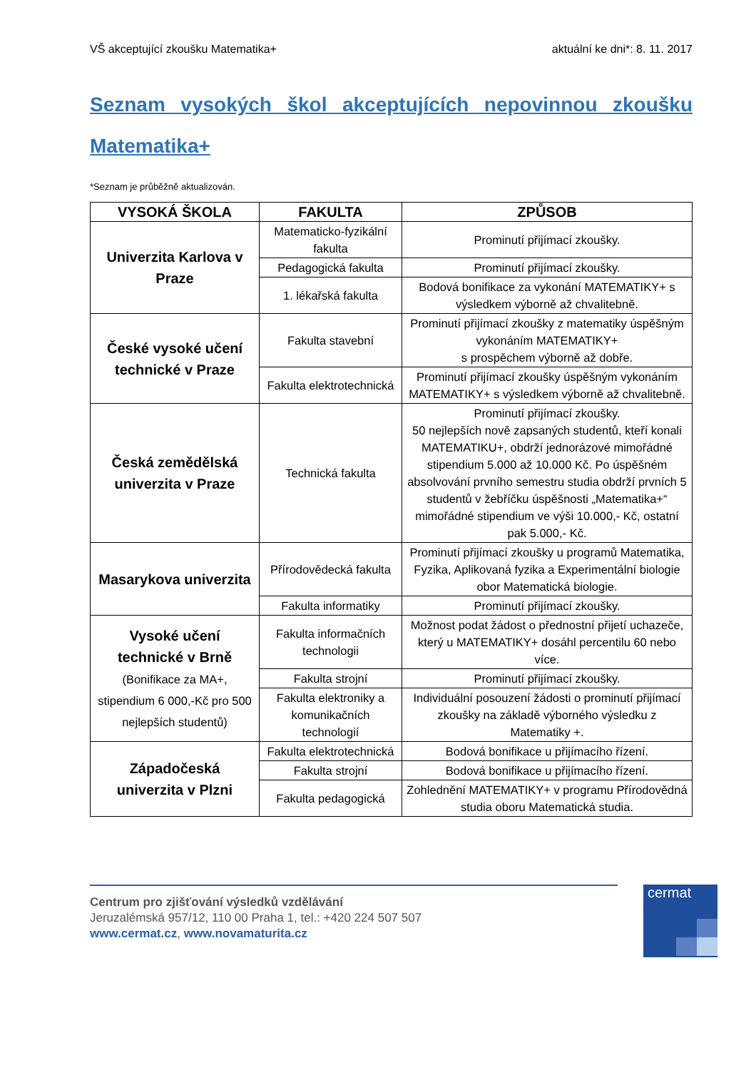VŠ akceptující zkoušku Matematika+ aktuální ke dni*: 8. 11. 2017
Seznam vysokých škol akceptujících nepovinnou zkoušku Matematika+
*Seznam je průběžně aktualizován.
| VYSOKÁ ŠKOLA | FAKULTA | ZPŮSOB |
| --- | --- | --- |
| Univerzita Karlova v Praze | Matematicko-fyzikální fakulta | Prominutí přijímací zkoušky. |
| | Pedagogická fakulta | Prominutí přijímací zkoušky. |
| | 1. lékařská fakulta | Bodová bonifikace za vykonání MATEMATIKY+ s výsledkem výborně až chvalitebně. |
| České vysoké učení technické v Praze | Fakulta stavební | Prominutí přijímací zkoušky z matematiky úspěšným vykonáním MATEMATIKY+ s prospěchem výborně až dobře. |
| | Fakulta elektrotechnická | Prominutí přijímací zkoušky úspěšným vykonáním MATEMATIKY+ s výsledkem výborně až chvalitebně. |
| Česká zemědělská univerzita v Praze | Technická fakulta | Prominutí přijímací zkoušky. 50 nejlepších nově zapsaných studentů, kteří konali MATEMATIKU+, obdrží jednorázové mimořádné stipendium 5.000 až 10.000 Kč. Po úspěšném absolvování prvního semestru studia obdrží prvních 5 studentů v žebříčku úspěšnosti „Matematika+“ mimořádné stipendium ve výši 10.000,- Kč, ostatní pak 5.000,- Kč. |
| Masarykova univerzita | Přírodovědecká fakulta | Prominutí přijímací zkoušky u programů Matematika, Fyzika, Aplikovaná fyzika a Experimentální biologie obor Matematická biologie. |
| | Fakulta informatiky | Prominutí přijímací zkoušky. |
| Vysoké učení technické v Brně (Bonifikace za MA+, stipendium 6 000,-Kč pro 500 nejlepších studentů) | Fakulta informačních technologii | Možnost podat žádost o přednostní přijetí uchazeče, který u MATEMATIKY+ dosáhl percentilu 60 nebo více. |
| | Fakulta strojní | Prominutí přijímací zkoušky. |
| | Fakulta elektroniky a komunikačních technologií | Individuální posouzení žádosti o prominutí přijímací zkoušky na základě výborného výsledku z Matematiky +. |
| Západočeská univerzita v Plzni | Fakulta elektrotechnická | Bodová bonifikace u přijímacího řízení. |
| | Fakulta strojní | Bodová bonifikace u přijímacího řízení. |
| | Fakulta pedagogická | Zohlednění MATEMATIKY+ v programu Přírodovědná studia oboru Matematická studia. |
Centrum pro zjišťování výsledků vzdělávání
Jeruzalémská 957/12, 110 00 Praha 1, tel.: +420 224 507 507
www.cermat.cz, www.novamaturita.cz
cermat